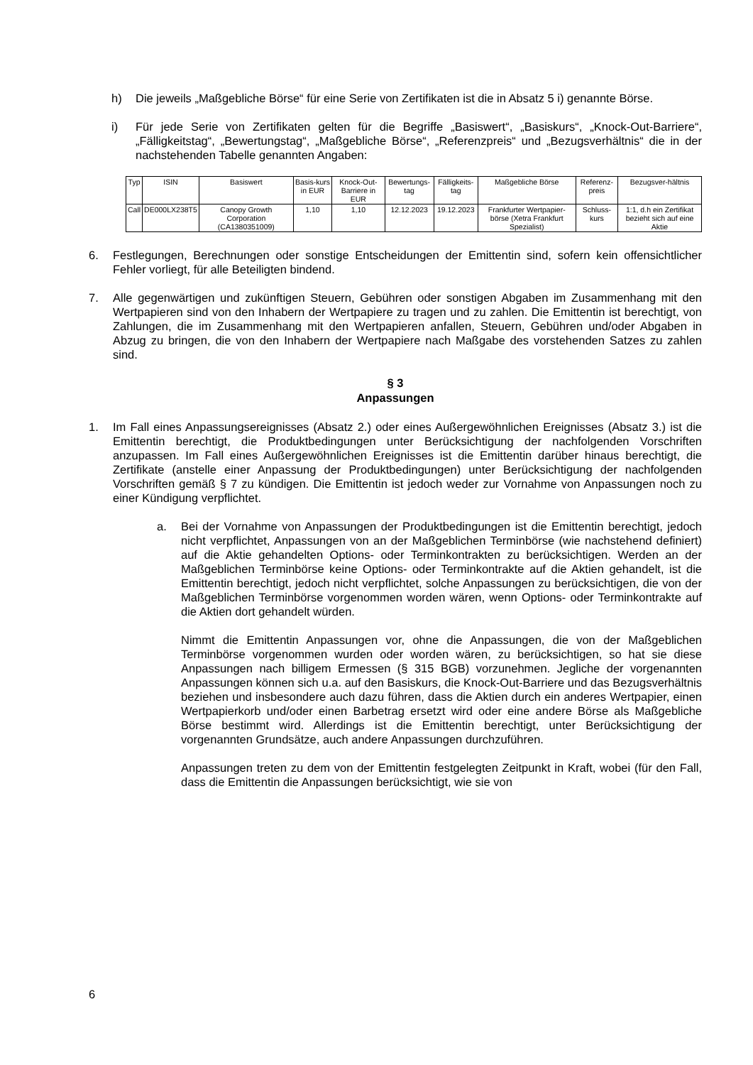h) Die jeweils „Maßgebliche Börse“ für eine Serie von Zertifikaten ist die in Absatz 5 i) genannte Börse.
i) Für jede Serie von Zertifikaten gelten für die Begriffe „Basiswert“, „Basiskurs“, „Knock-Out-Barriere“, „Fälligkeitstag“, „Bewertungstag“, „Maßgebliche Börse“, „Referenzpreis“ und „Bezugsverhältnis“ die in der nachstehenden Tabelle genannten Angaben:
| Typ | ISIN | Basiswert | Basis-kurs in EUR | Knock-Out-Barriere in EUR | Bewertungs-tag | Fälligkeits-tag | Maßgebliche Börse | Referenz-preis | Bezugsver-hältnis |
| --- | --- | --- | --- | --- | --- | --- | --- | --- | --- |
| Call | DE000LX238T5 | Canopy Growth Corporation (CA1380351009) | 1,10 | 1,10 | 12.12.2023 | 19.12.2023 | Frankfurter Wertpapier-börse (Xetra Frankfurt Spezialist) | Schluss-kurs | 1:1, d.h ein Zertifikat bezieht sich auf eine Aktie |
6. Festlegungen, Berechnungen oder sonstige Entscheidungen der Emittentin sind, sofern kein offensichtlicher Fehler vorliegt, für alle Beteiligten bindend.
7. Alle gegenwärtigen und zukünftigen Steuern, Gebühren oder sonstigen Abgaben im Zusammenhang mit den Wertpapieren sind von den Inhabern der Wertpapiere zu tragen und zu zahlen. Die Emittentin ist berechtigt, von Zahlungen, die im Zusammenhang mit den Wertpapieren anfallen, Steuern, Gebühren und/oder Abgaben in Abzug zu bringen, die von den Inhabern der Wertpapiere nach Maßgabe des vorstehenden Satzes zu zahlen sind.
§ 3
Anpassungen
1. Im Fall eines Anpassungsereignisses (Absatz 2.) oder eines Außergewöhnlichen Ereignisses (Absatz 3.) ist die Emittentin berechtigt, die Produktbedingungen unter Berücksichtigung der nachfolgenden Vorschriften anzupassen. Im Fall eines Außergewöhnlichen Ereignisses ist die Emittentin darüber hinaus berechtigt, die Zertifikate (anstelle einer Anpassung der Produktbedingungen) unter Berücksichtigung der nachfolgenden Vorschriften gemäß § 7 zu kündigen. Die Emittentin ist jedoch weder zur Vornahme von Anpassungen noch zu einer Kündigung verpflichtet.
a. Bei der Vornahme von Anpassungen der Produktbedingungen ist die Emittentin berechtigt, jedoch nicht verpflichtet, Anpassungen von an der Maßgeblichen Terminbörse (wie nachstehend definiert) auf die Aktie gehandelten Options- oder Terminkontrakten zu berücksichtigen. Werden an der Maßgeblichen Terminbörse keine Options- oder Terminkontrakte auf die Aktien gehandelt, ist die Emittentin berechtigt, jedoch nicht verpflichtet, solche Anpassungen zu berücksichtigen, die von der Maßgeblichen Terminbörse vorgenommen worden wären, wenn Options- oder Terminkontrakte auf die Aktien dort gehandelt würden.
Nimmt die Emittentin Anpassungen vor, ohne die Anpassungen, die von der Maßgeblichen Terminbörse vorgenommen wurden oder worden wären, zu berücksichtigen, so hat sie diese Anpassungen nach billigem Ermessen (§ 315 BGB) vorzunehmen. Jegliche der vorgenannten Anpassungen können sich u.a. auf den Basiskurs, die Knock-Out-Barriere und das Bezugsverhältnis beziehen und insbesondere auch dazu führen, dass die Aktien durch ein anderes Wertpapier, einen Wertpapierkorb und/oder einen Barbetrag ersetzt wird oder eine andere Börse als Maßgebliche Börse bestimmt wird. Allerdings ist die Emittentin berechtigt, unter Berücksichtigung der vorgenannten Grundsätze, auch andere Anpassungen durchzuführen.
Anpassungen treten zu dem von der Emittentin festgelegten Zeitpunkt in Kraft, wobei (für den Fall, dass die Emittentin die Anpassungen berücksichtigt, wie sie von
6